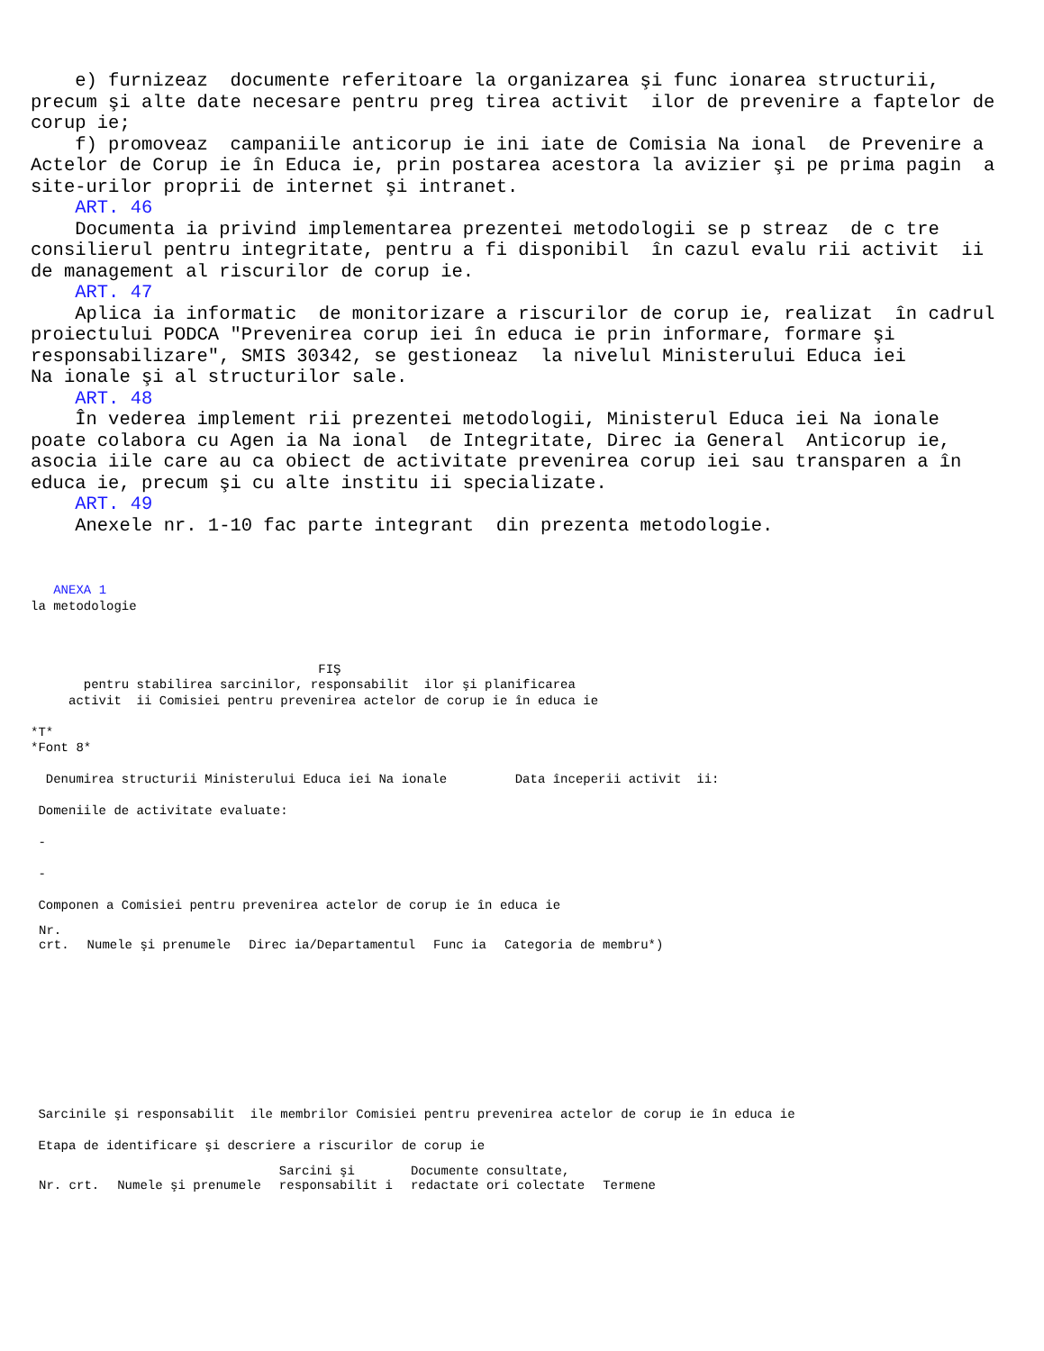e) furnizeaz documente referitoare la organizarea şi func ionarea structurii, precum şi alte date necesare pentru preg tirea activit ilor de prevenire a faptelor de corup ie; f) promoveaz campaniile anticorup ie ini iate de Comisia Na ional de Prevenire a Actelor de Corup ie în Educa ie, prin postarea acestora la avizier şi pe prima pagin a site-urilor proprii de internet şi intranet. ART. 46 Documenta ia privind implementarea prezentei metodologii se p streaz de c tre consilierul pentru integritate, pentru a fi disponibil în cazul evalu rii activit ii de management al riscurilor de corup ie. ART. 47 Aplica ia informatic de monitorizare a riscurilor de corup ie, realizat în cadrul proiectului PODCA "Prevenirea corup iei în educa ie prin informare, formare şi responsabilizare", SMIS 30342, se gestioneaz la nivelul Ministerului Educa iei Na ionale şi al structurilor sale. ART. 48 În vederea implement rii prezentei metodologii, Ministerul Educa iei Na ionale poate colabora cu Agen ia Na ional de Integritate, Direc ia General Anticorup ie, asocia iile care au ca obiect de activitate prevenirea corup iei sau transparen a în educa ie, precum şi cu alte institu ii specializate. ART. 49 Anexele nr. 1-10 fac parte integrant din prezenta metodologie.
ANEXA 1 la metodologie FIŞ pentru stabilirea sarcinilor, responsabilit ilor şi planificarea activit ii Comisiei pentru prevenirea actelor de corup ie în educa ie *T* *Font 8* Denumirea structurii Ministerului Educa iei Na ionale Data începerii activit ii: Domeniile de activitate evaluate: - - Componen a Comisiei pentru prevenirea actelor de corup ie în educa ie
| Nr. crt. | Numele şi prenumele | Direc ia/Departamentul | Func ia | Categoria de membru*) |
| --- | --- | --- | --- | --- |
Sarcinile şi responsabilit ile membrilor Comisiei pentru prevenirea actelor de corup ie în educa ie Etapa de identificare şi descriere a riscurilor de corup ie
| Nr. crt. | Numele şi prenumele | Sarcini şi responsabilit i | Documente consultate, redactate ori colectate | Termene |
| --- | --- | --- | --- | --- |